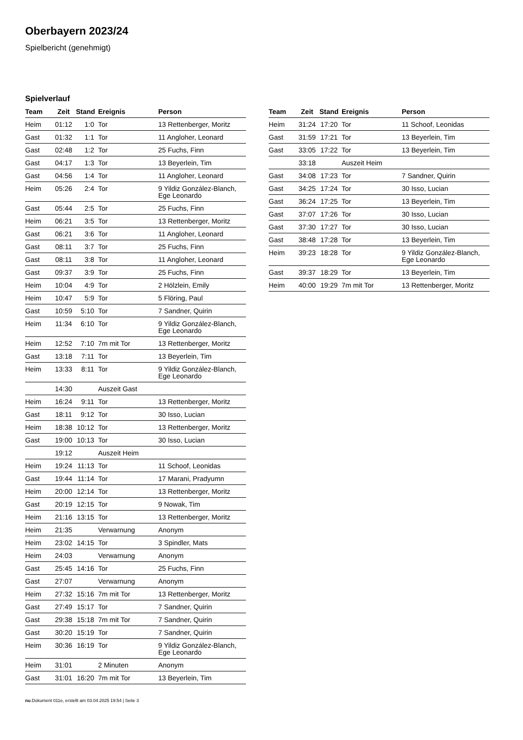Oberbayern 2023/24
Spielbericht (genehmigt)
Spielverlauf
| Team | Zeit | Stand | Ereignis | Person |
| --- | --- | --- | --- | --- |
| Heim | 01:12 | 1:0 | Tor | 13 Rettenberger, Moritz |
| Gast | 01:32 | 1:1 | Tor | 11 Angloher, Leonard |
| Gast | 02:48 | 1:2 | Tor | 25 Fuchs, Finn |
| Gast | 04:17 | 1:3 | Tor | 13 Beyerlein, Tim |
| Gast | 04:56 | 1:4 | Tor | 11 Angloher, Leonard |
| Heim | 05:26 | 2:4 | Tor | 9 Yildiz González-Blanch, Ege Leonardo |
| Gast | 05:44 | 2:5 | Tor | 25 Fuchs, Finn |
| Heim | 06:21 | 3:5 | Tor | 13 Rettenberger, Moritz |
| Gast | 06:21 | 3:6 | Tor | 11 Angloher, Leonard |
| Gast | 08:11 | 3:7 | Tor | 25 Fuchs, Finn |
| Gast | 08:11 | 3:8 | Tor | 11 Angloher, Leonard |
| Gast | 09:37 | 3:9 | Tor | 25 Fuchs, Finn |
| Heim | 10:04 | 4:9 | Tor | 2 Hölzlein, Emily |
| Heim | 10:47 | 5:9 | Tor | 5 Flöring, Paul |
| Gast | 10:59 | 5:10 | Tor | 7 Sandner, Quirin |
| Heim | 11:34 | 6:10 | Tor | 9 Yildiz González-Blanch, Ege Leonardo |
| Heim | 12:52 | 7:10 | 7m mit Tor | 13 Rettenberger, Moritz |
| Gast | 13:18 | 7:11 | Tor | 13 Beyerlein, Tim |
| Heim | 13:33 | 8:11 | Tor | 9 Yildiz González-Blanch, Ege Leonardo |
| | 14:30 | | Auszeit Gast | |
| Heim | 16:24 | 9:11 | Tor | 13 Rettenberger, Moritz |
| Gast | 18:11 | 9:12 | Tor | 30 Isso, Lucian |
| Heim | 18:38 | 10:12 | Tor | 13 Rettenberger, Moritz |
| Gast | 19:00 | 10:13 | Tor | 30 Isso, Lucian |
| | 19:12 | | Auszeit Heim | |
| Heim | 19:24 | 11:13 | Tor | 11 Schoof, Leonidas |
| Gast | 19:44 | 11:14 | Tor | 17 Marani, Pradyumn |
| Heim | 20:00 | 12:14 | Tor | 13 Rettenberger, Moritz |
| Gast | 20:19 | 12:15 | Tor | 9 Nowak, Tim |
| Heim | 21:16 | 13:15 | Tor | 13 Rettenberger, Moritz |
| Heim | 21:35 | | Verwarnung | Anonym |
| Heim | 23:02 | 14:15 | Tor | 3 Spindler, Mats |
| Heim | 24:03 | | Verwarnung | Anonym |
| Gast | 25:45 | 14:16 | Tor | 25 Fuchs, Finn |
| Gast | 27:07 | | Verwarnung | Anonym |
| Heim | 27:32 | 15:16 | 7m mit Tor | 13 Rettenberger, Moritz |
| Gast | 27:49 | 15:17 | Tor | 7 Sandner, Quirin |
| Gast | 29:38 | 15:18 | 7m mit Tor | 7 Sandner, Quirin |
| Gast | 30:20 | 15:19 | Tor | 7 Sandner, Quirin |
| Heim | 30:36 | 16:19 | Tor | 9 Yildiz González-Blanch, Ege Leonardo |
| Heim | 31:01 | | 2 Minuten | Anonym |
| Gast | 31:01 | 16:20 | 7m mit Tor | 13 Beyerlein, Tim |
| Team | Zeit | Stand | Ereignis | Person |
| --- | --- | --- | --- | --- |
| Heim | 31:24 | 17:20 | Tor | 11 Schoof, Leonidas |
| Gast | 31:59 | 17:21 | Tor | 13 Beyerlein, Tim |
| Gast | 33:05 | 17:22 | Tor | 13 Beyerlein, Tim |
| | 33:18 | | Auszeit Heim | |
| Gast | 34:08 | 17:23 | Tor | 7 Sandner, Quirin |
| Gast | 34:25 | 17:24 | Tor | 30 Isso, Lucian |
| Gast | 36:24 | 17:25 | Tor | 13 Beyerlein, Tim |
| Gast | 37:07 | 17:26 | Tor | 30 Isso, Lucian |
| Gast | 37:30 | 17:27 | Tor | 30 Isso, Lucian |
| Gast | 38:48 | 17:28 | Tor | 13 Beyerlein, Tim |
| Heim | 39:23 | 18:28 | Tor | 9 Yildiz González-Blanch, Ege Leonardo |
| Gast | 39:37 | 18:29 | Tor | 13 Beyerlein, Tim |
| Heim | 40:00 | 19:29 | 7m mit Tor | 13 Rettenberger, Moritz |
nu.Dokument 011e, erstellt am 03.04.2025 19:54 | Seite 3